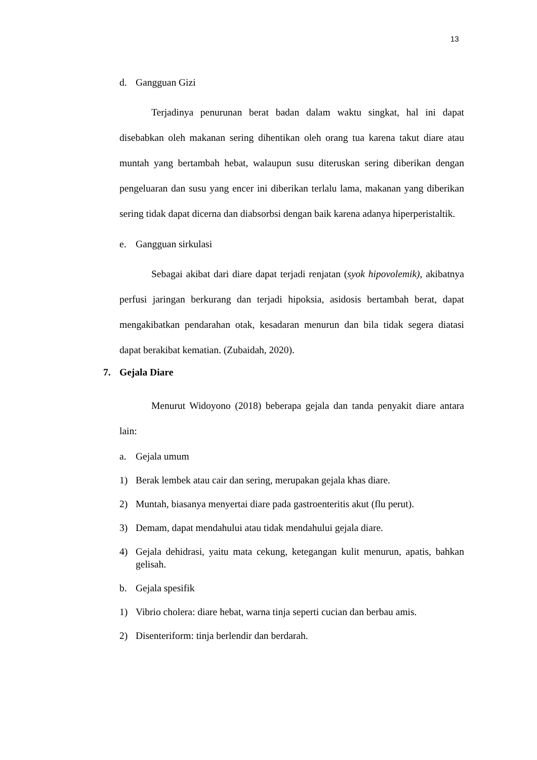13
d. Gangguan Gizi
Terjadinya penurunan berat badan dalam waktu singkat, hal ini dapat disebabkan oleh makanan sering dihentikan oleh orang tua karena takut diare atau muntah yang bertambah hebat, walaupun susu diteruskan sering diberikan dengan pengeluaran dan susu yang encer ini diberikan terlalu lama, makanan yang diberikan sering tidak dapat dicerna dan diabsorbsi dengan baik karena adanya hiperperistaltik.
e. Gangguan sirkulasi
Sebagai akibat dari diare dapat terjadi renjatan (syok hipovolemik), akibatnya perfusi jaringan berkurang dan terjadi hipoksia, asidosis bertambah berat, dapat mengakibatkan pendarahan otak, kesadaran menurun dan bila tidak segera diatasi dapat berakibat kematian. (Zubaidah, 2020).
7. Gejala Diare
Menurut Widoyono (2018) beberapa gejala dan tanda penyakit diare antara lain:
a. Gejala umum
1) Berak lembek atau cair dan sering, merupakan gejala khas diare.
2) Muntah, biasanya menyertai diare pada gastroenteritis akut (flu perut).
3) Demam, dapat mendahului atau tidak mendahului gejala diare.
4) Gejala dehidrasi, yaitu mata cekung, ketegangan kulit menurun, apatis, bahkan gelisah.
b. Gejala spesifik
1) Vibrio cholera: diare hebat, warna tinja seperti cucian dan berbau amis.
2) Disenteriform: tinja berlendir dan berdarah.